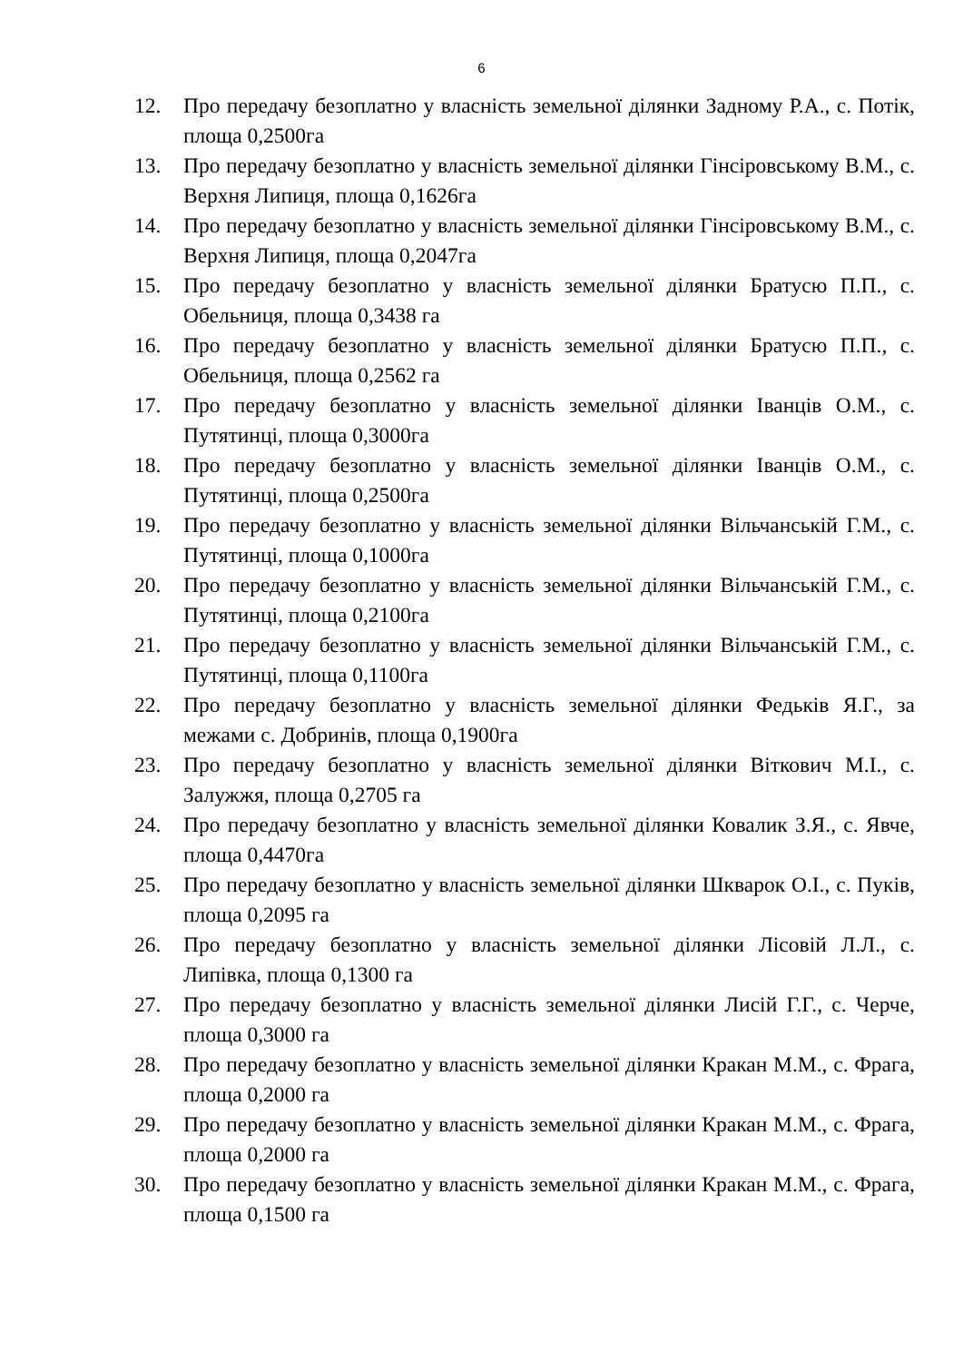6
12. Про передачу безоплатно у власність земельної ділянки Задному Р.А., с. Потік, площа 0,2500га
13. Про передачу безоплатно у власність земельної ділянки Гінсіровському В.М., с. Верхня Липиця, площа 0,1626га
14. Про передачу безоплатно у власність земельної ділянки Гінсіровському В.М., с. Верхня Липиця, площа 0,2047га
15. Про передачу безоплатно у власність земельної ділянки Братусю П.П., с. Обельниця, площа 0,3438 га
16. Про передачу безоплатно у власність земельної ділянки Братусю П.П., с. Обельниця, площа 0,2562 га
17. Про передачу безоплатно у власність земельної ділянки Іванців О.М., с. Путятинці, площа 0,3000га
18. Про передачу безоплатно у власність земельної ділянки Іванців О.М., с. Путятинці, площа 0,2500га
19. Про передачу безоплатно у власність земельної ділянки Вільчанській Г.М., с. Путятинці, площа 0,1000га
20. Про передачу безоплатно у власність земельної ділянки Вільчанській Г.М., с. Путятинці, площа 0,2100га
21. Про передачу безоплатно у власність земельної ділянки Вільчанській Г.М., с. Путятинці, площа 0,1100га
22. Про передачу безоплатно у власність земельної ділянки Федьків Я.Г., за межами с. Добринів, площа 0,1900га
23. Про передачу безоплатно у власність земельної ділянки Віткович М.І., с. Залужжя, площа 0,2705 га
24. Про передачу безоплатно у власність земельної ділянки Ковалик З.Я., с. Явче, площа 0,4470га
25. Про передачу безоплатно у власність земельної ділянки Шкварок О.І., с. Пуків, площа 0,2095 га
26. Про передачу безоплатно у власність земельної ділянки Лісовій Л.Л., с. Липівка, площа 0,1300 га
27. Про передачу безоплатно у власність земельної ділянки Лисій Г.Г., с. Черче, площа 0,3000 га
28. Про передачу безоплатно у власність земельної ділянки Кракан М.М., с. Фрага, площа 0,2000 га
29. Про передачу безоплатно у власність земельної ділянки Кракан М.М., с. Фрага, площа 0,2000 га
30. Про передачу безоплатно у власність земельної ділянки Кракан М.М., с. Фрага, площа 0,1500 га